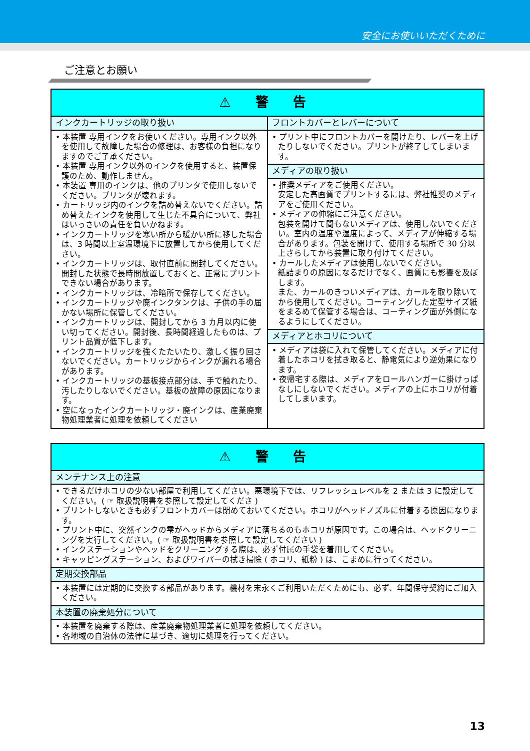安全にお使いいただくために
ご注意とお願い
| ⚠ 警 告 | |
| --- | --- |
| インクカートリッジの取り扱い | フロントカバーとレバーについて |
| • 本装置 専用インクをお使いください。専用インク以外を使用して故障した場合の修理は、お客様の負担になりますのでご了承ください。 • 本装置 専用インク以外のインクを使用すると、装置保護のため、動作しません。 • 本装置 専用のインクは、他のプリンタで使用しないでください。プリンタが壊れます。 • カートリッジ内のインクを詰め替えないでください。詰め替えたインクを使用して生じた不具合について、弊社はいっさいの責任を負いかねます。 • インクカートリッジを寒い所から暖かい所に移した場合は、3 時間以上室温環境下に放置してから使用してください。 • インクカートリッジは、取付直前に開封してください。開封した状態で長時間放置しておくと、正常にプリントできない場合があります。 • インクカートリッジは、冷暗所で保存してください。 • インクカートリッジや廃インクタンクは、子供の手の届かない場所に保管してください。 • インクカートリッジは、開封してから 3 カ月以内に使い切ってください。開封後、長時間経過したものは、プリント品質が低下します。 • インクカートリッジを強くたたいたり、激しく振り回さないでください。カートリッジからインクが漏れる場合があります。 • インクカートリッジの基板接点部分は、手で触れたり、汚したりしないでください。基板の故障の原因になります。 • 空になったインクカートリッジ・廃インクは、産業廃棄物処理業者に処理を依頼してください | • プリント中にフロントカバーを開けたり、レバーを上げたりしないでください。プリントが終了してしまいます。 |
| | メディアの取り扱い |
| | • 推奨メディアをご使用ください。 安定した高画質でプリントするには、弊社推奨のメディアをご使用ください。 • メディアの伸縮にご注意ください。 包装を開けて間もないメディアは、使用しないでください。室内の温度や湿度によって、メディアが伸縮する場合があります。包装を開けて、使用する場所で 30 分以上さらしてから装置に取り付けてください。 • カールしたメディアは使用しないでください。 紙詰まりの原因になるだけでなく、画質にも影響を及ぼします。 また、カールのきついメディアは、カールを取り除いてから使用してください。コーティングした定型サイズ紙をまるめて保管する場合は、コーティング面が外側になるようにしてください。 |
| | メディアとホコリについて |
| | • メディアは袋に入れて保管してください。メディアに付着したホコリを拭き取ると、静電気により逆効果になります。 • 夜帰宅する際は、メディアをロールハンガーに掛けっぱなしにしないでください。メディアの上にホコリが付着してしまいます。 |
| ⚠ 警 告 |
| --- |
| メンテナンス上の注意 |
| • できるだけホコリの少ない部屋で利用してください。悪環境下では、リフレッシュレベルを 2 または 3 に設定してください。( ☞ 取扱説明書を参照して設定してくださ ) • プリントしないときも必ずフロントカバーは閉めておいてください。ホコリがヘッドノズルに付着する原因になります。 • プリント中に、突然インクの雫がヘッドからメディアに落ちるのもホコリが原因です。この場合は、ヘッドクリーニングを実行してください。( ☞ 取扱説明書を参照して設定してください ) • インクステーションやヘッドをクリーニングする際は、必ず付属の手袋を着用してください。 • キャッピングステーション、およびワイパーの拭き掃除 ( ホコリ、紙粉 ) は、こまめに行ってください。 |
| 定期交換部品 |
| • 本装置には定期的に交換する部品があります。機材を末永くご利用いただくためにも、必ず、年間保守契約にご加入ください。 |
| 本装置の廃棄処分について |
| • 本装置を廃棄する際は、産業廃棄物処理業者に処理を依頼してください。 • 各地域の自治体の法律に基づき、適切に処理を行ってください。 |
13